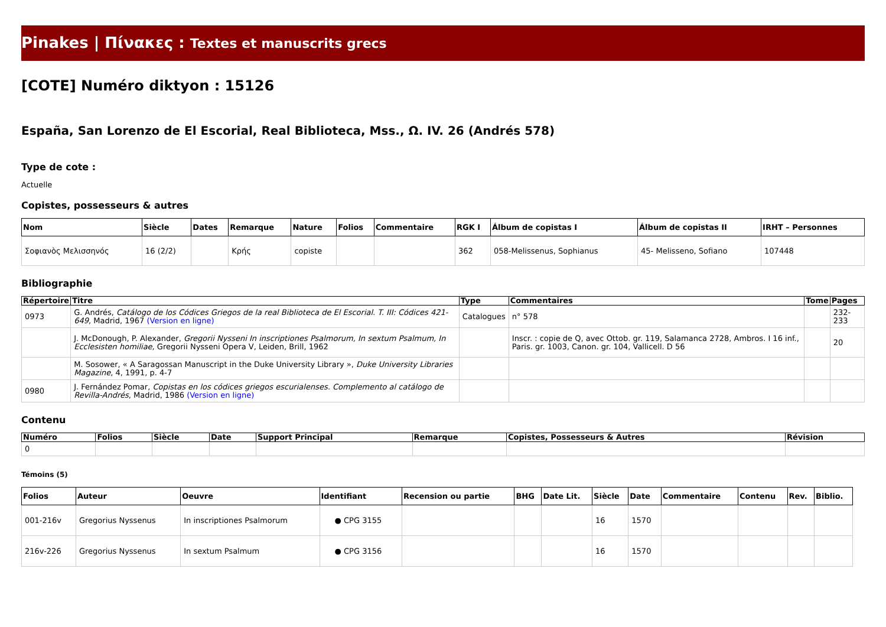Pinakes | Πίνακες : Textes et manuscrits grecs
[COTE] Numéro diktyon : 15126
España, San Lorenzo de El Escorial, Real Biblioteca, Mss., Ω. IV. 26 (Andrés 578)
Type de cote :
Actuelle
Copistes, possesseurs & autres
| Nom | Siècle | Dates | Remarque | Nature | Folios | Commentaire | RGK I | Álbum de copistas I | Álbum de copistas II | IRHT – Personnes |
| --- | --- | --- | --- | --- | --- | --- | --- | --- | --- | --- |
| Σοφιανὸς Μελισσηνός | 16 (2/2) | | Κρής | copiste | | | 362 | 058-Melissenus, Sophianus | 45- Melisseno, Sofiano | 107448 |
Bibliographie
| Répertoire | Titre | Type | Commentaires | Tome | Pages |
| --- | --- | --- | --- | --- | --- |
| 0973 | G. Andrés, Catálogo de los Códices Griegos de la real Biblioteca de El Escorial. T. III: Códices 421-649 , Madrid, 1967 (Version en ligne) | Catalogues | n° 578 | | 232-233 |
| | J. McDonough, P. Alexander, Gregorii Nysseni In inscriptiones Psalmorum, In sextum Psalmum, In Ecclesisten homiliae , Gregorii Nysseni Opera V, Leiden, Brill, 1962 | | Inscr. : copie de Q, avec Ottob. gr. 119, Salamanca 2728, Ambros. I 16 inf., Paris. gr. 1003, Canon. gr. 104, Vallicell. D 56 | | 20 |
| | M. Sosower, « A Saragossan Manuscript in the Duke University Library », Duke University Libraries Magazine , 4, 1991, p. 4-7 | | | | |
| 0980 | J. Fernández Pomar, Copistas en los códices griegos escurialenses. Complemento al catálogo de Revilla-Andrés , Madrid, 1986 (Version en ligne) | | | | |
Contenu
| Numéro | Folios | Siècle | Date | Support Principal | Remarque | Copistes, Possesseurs & Autres | Révision |
| --- | --- | --- | --- | --- | --- | --- | --- |
| 0 | | | | | | | |
Témoins (5)
| Folios | Auteur | Oeuvre | Identifiant | Recension ou partie | BHG | Date Lit. | Siècle | Date | Commentaire | Contenu | Rev. | Biblio. |
| --- | --- | --- | --- | --- | --- | --- | --- | --- | --- | --- | --- | --- |
| 001-216v | Gregorius Nyssenus | In inscriptiones Psalmorum | ● CPG 3155 | | | | 16 | 1570 | | | | |
| 216v-226 | Gregorius Nyssenus | In sextum Psalmum | ● CPG 3156 | | | | 16 | 1570 | | | | |